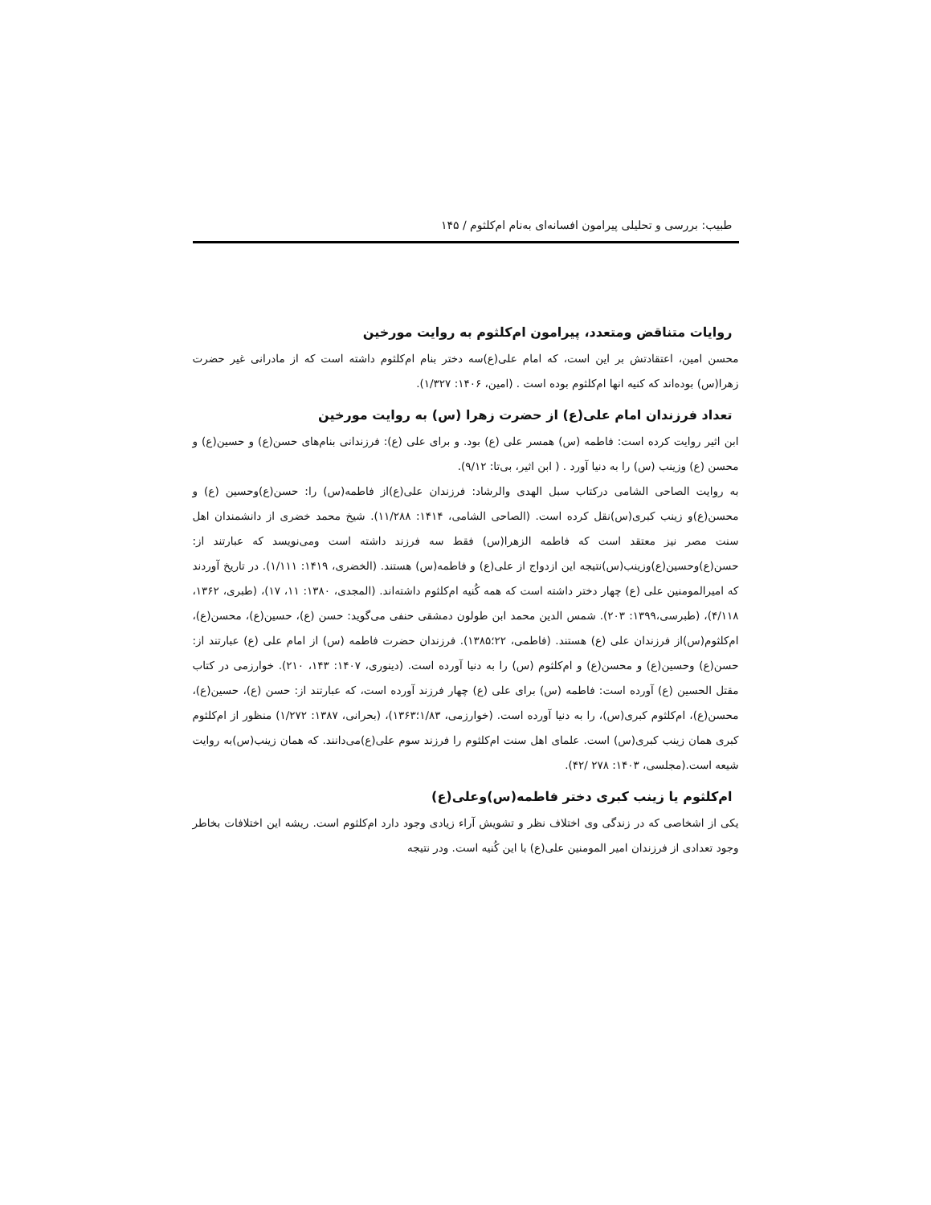طبیب: بررسی و تحلیلی پیرامون افسانه‌ای به‌نام ام‌کلثوم / ۱۴۵
روایات متناقض ومتعدد، پیرامون ام‌کلثوم به روایت مورخین
محسن امین، اعتقادتش بر این است، که امام علی(ع)سه دختر بنام ام‌کلثوم داشته است که از مادرانی غیر حضرت زهرا(س) بوده‌اند که کنیه انها ام‌کلثوم بوده است . (امین، ۱۴۰۶: ۱/۳۲۷).
تعداد فرزندان امام علی(ع) از حضرت زهرا (س) به روایت مورخین
ابن اثیر روایت کرده است: فاطمه (س) همسر علی (ع) بود. و برای علی (ع): فرزندانی بنام‌های حسن(ع) و حسین(ع) و محسن (ع) وزینب (س) را به دنیا آورد . ( ابن اثیر، بی‌تا: ۹/۱۲).
به روایت الصاحی الشامی درکتاب سبل الهدی والرشاد: فرزندان علی(ع)از فاطمه(س) را: حسن(ع)وحسین (ع) و محسن(ع)و زینب کبری(س)نقل کرده است. (الصاحی الشامی، ۱۴۱۴: ۱۱/۲۸۸). شیخ محمد خضری از دانشمندان اهل سنت مصر نیز معتقد است که فاطمه الزهرا(س) فقط سه فرزند داشته است ومی‌نویسد که عبارتند از: حسن(ع)وحسین(ع)وزینب(س)نتیجه این ازدواج از علی(ع) و فاطمه(س) هستند. (الخضری، ۱۴۱۹: ۱/۱۱۱). در تاریخ آوردند که امیرالمومنین علی (ع) چهار دختر داشته است که همه کُنیه ام‌کلثوم داشته‌اند. (المجدی، ۱۳۸۰: ۱۱، ۱۷)، (طبری، ۱۳۶۲، ۴/۱۱۸)، (طبرسی،۱۳۹۹: ۲۰۳). شمس الدین محمد ابن طولون دمشقی حنفی می‌گوید: حسن (ع)، حسین(ع)، محسن(ع)، ام‌کلثوم(س)از فرزندان علی (ع) هستند. (فاطمی، ۲۲؛۱۳۸۵). فرزندان حضرت فاطمه (س) از امام علی (ع) عبارتند از: حسن(ع) وحسین(ع) و محسن(ع) و ام‌کلثوم (س) را به دنیا آورده است. (دینوری، ۱۴۰۷: ۱۴۳، ۲۱۰). خوارزمی در کتاب مقتل الحسین (ع) آورده است: فاطمه (س) برای علی (ع) چهار فرزند آورده است، که عبارتند از: حسن (ع)، حسین(ع)، محسن(ع)، ام‌کلثوم کبری(س)، را به دنیا آورده است. (خوارزمی، ۱/۸۳؛۱۳۶۳)، (بحرانی، ۱۳۸۷: ۱/۲۷۲) منظور از ام‌کلثوم کبری همان زینب کبری(س) است. علمای اهل سنت ام‌کلثوم را فرزند سوم علی(ع)می‌دانند. که همان زینب(س)به روایت شیعه است.(مجلسی، ۱۴۰۳: ۲۷۸ /۴۲).
ام‌کلثوم یا زینب کبری دختر فاطمه(س)وعلی(ع)
یکی از اشخاصی که در زندگی وی اختلاف نظر و تشویش آراء زیادی وجود دارد ام‌کلثوم است. ریشه این اختلافات بخاطر وجود تعدادی از فرزندان امیر المومنین علی(ع) با این کُنیه است. ودر نتیجه